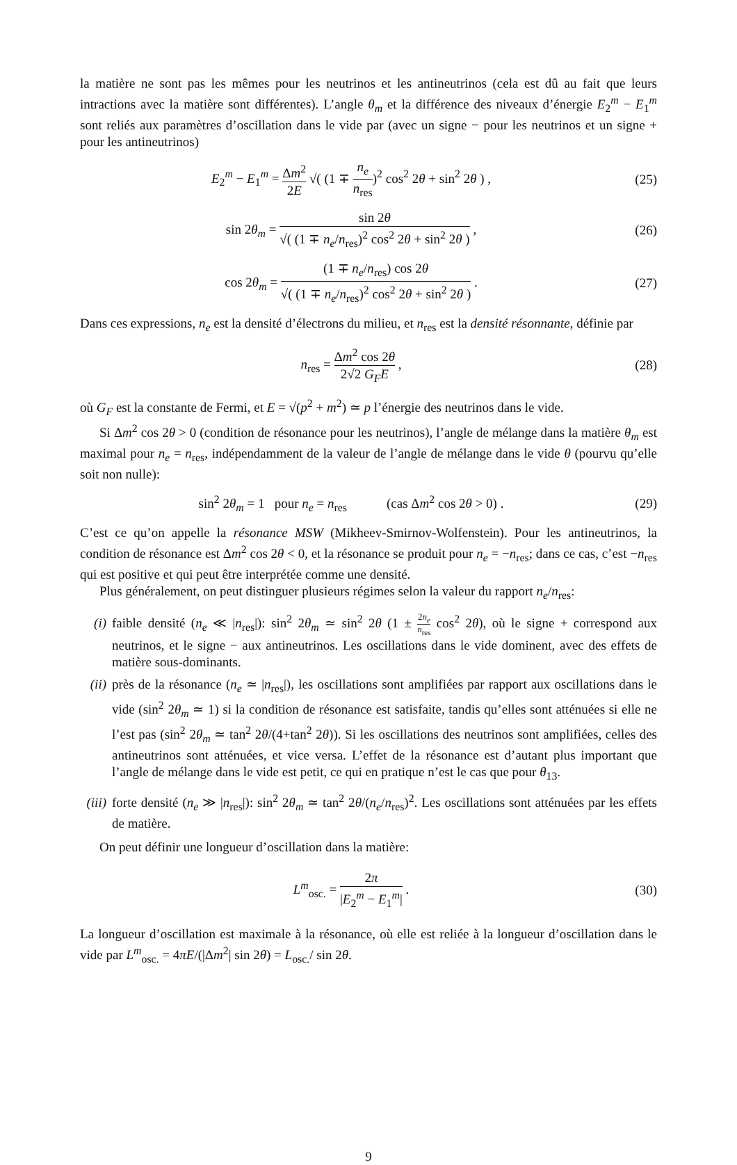la matière ne sont pas les mêmes pour les neutrinos et les antineutrinos (cela est dû au fait que leurs intractions avec la matière sont différentes). L’angle θ<sub>m</sub> et la différence des niveaux d’énergie E<sub>2</sub><sup>m</sup> − E<sub>1</sub><sup>m</sup> sont reliés aux paramètres d’oscillation dans le vide par (avec un signe − pour les neutrinos et un signe + pour les antineutrinos)
E<sub>2</sub><sup>m</sup> − E<sub>1</sub><sup>m</sup> = Δm<sup>2</sup> 2E √( (1 ∓ n<sub>e</sub> n<sub>res</sub>)<sup>2</sup> cos<sup>2</sup> 2θ + sin<sup>2</sup> 2θ ) ,
(25)
sin 2θ<sub>m</sub> = sin 2θ √( (1 ∓ n<sub>e</sub>/n<sub>res</sub>)<sup>2</sup> cos<sup>2</sup> 2θ + sin<sup>2</sup> 2θ ) ,
(26)
cos 2θ<sub>m</sub> = (1 ∓ n<sub>e</sub>/n<sub>res</sub>) cos 2θ √( (1 ∓ n<sub>e</sub>/n<sub>res</sub>)<sup>2</sup> cos<sup>2</sup> 2θ + sin<sup>2</sup> 2θ ) .
(27)
Dans ces expressions, n<sub>e</sub> est la densité d’électrons du milieu, et n<sub>res</sub> est la densité résonnante, définie par
n<sub>res</sub> = Δm<sup>2</sup> cos 2θ 2√2 G<sub>F</sub>E , (28)
où G<sub>F</sub> est la constante de Fermi, et E = √(p<sup>2</sup> + m<sup>2</sup>) ≃ p l’énergie des neutrinos dans le vide.
Si Δm<sup>2</sup> cos 2θ > 0 (condition de résonance pour les neutrinos), l’angle de mélange dans la matière θ<sub>m</sub> est maximal pour n<sub>e</sub> = n<sub>res</sub>, indépendamment de la valeur de l’angle de mélange dans le vide θ (pourvu qu’elle soit non nulle):
sin<sup>2</sup> 2θ<sub>m</sub> = 1 pour n<sub>e</sub> = n<sub>res</sub> (cas Δm<sup>2</sup> cos 2θ > 0) .
(29)
C’est ce qu’on appelle la résonance MSW (Mikheev-Smirnov-Wolfenstein). Pour les antineutrinos, la condition de résonance est Δm<sup>2</sup> cos 2θ < 0, et la résonance se produit pour n<sub>e</sub> = −n<sub>res</sub>; dans ce cas, c’est −n<sub>res</sub> qui est positive et qui peut être interprétée comme une densité.
Plus généralement, on peut distinguer plusieurs régimes selon la valeur du rapport n<sub>e</sub>/n<sub>res</sub>:
(i) faible densité (n<sub>e</sub> ≪ |n<sub>res</sub>|): sin<sup>2</sup> 2θ<sub>m</sub> ≃ sin<sup>2</sup> 2θ (1 ± 2n<sub>e</sub> n<sub>res</sub> cos<sup>2</sup> 2θ), où le signe + correspond aux neutrinos, et le signe − aux antineutrinos. Les oscillations dans le vide dominent, avec des effets de matière sous-dominants.
(ii) près de la résonance (n<sub>e</sub> ≃ |n<sub>res</sub>|), les oscillations sont amplifiées par rapport aux oscillations dans le vide (sin<sup>2</sup> 2θ<sub>m</sub> ≃ 1) si la condition de résonance est satisfaite, tandis qu’elles sont atténuées si elle ne l’est pas (sin<sup>2</sup> 2θ<sub>m</sub> ≃ tan<sup>2</sup> 2θ/(4+tan<sup>2</sup> 2θ)). Si les oscillations des neutrinos sont amplifiées, celles des antineutrinos sont atténuées, et vice versa. L’effet de la résonance est d’autant plus important que l’angle de mélange dans le vide est petit, ce qui en pratique n’est le cas que pour θ<sub>13</sub>.
(iii) forte densité (n<sub>e</sub> ≫ |n<sub>res</sub>|): sin<sup>2</sup> 2θ<sub>m</sub> ≃ tan<sup>2</sup> 2θ/(n<sub>e</sub>/n<sub>res</sub>)<sup>2</sup>. Les oscillations sont atténuées par les effets de matière.
On peut définir une longueur d’oscillation dans la matière:
L<sup>m</sup><sub>osc.</sub> = 2π |E<sub>2</sub><sup>m</sup> − E<sub>1</sub><sup>m</sup>| . (30)
La longueur d’oscillation est maximale à la résonance, où elle est reliée à la longueur d’oscillation dans le vide par L<sup>m</sup><sub>osc.</sub> = 4πE/(|Δm<sup>2</sup>| sin 2θ) = L<sub>osc.</sub>/ sin 2θ.
9